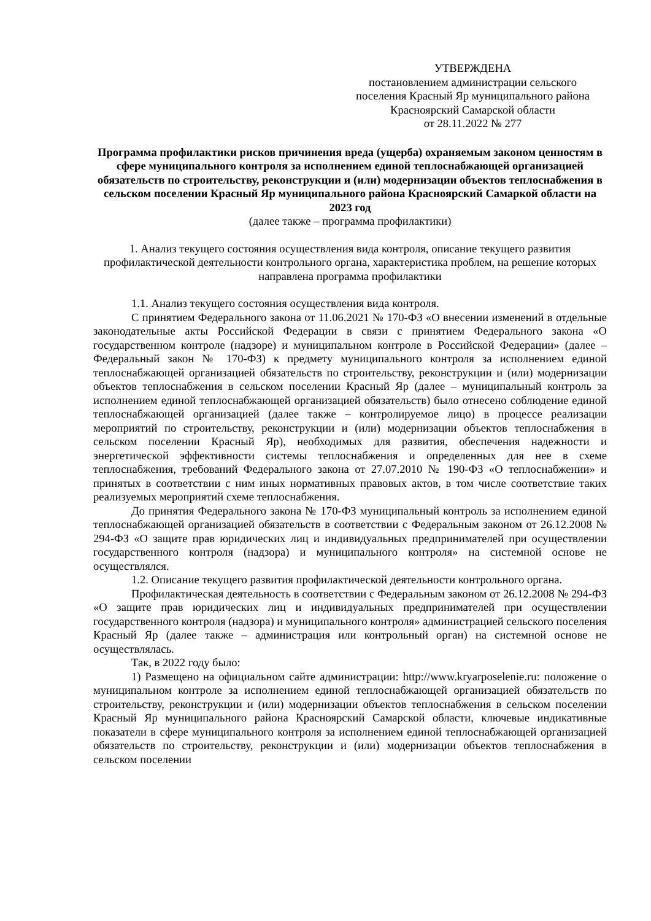УТВЕРЖДЕНА
постановлением администрации сельского
поселения Красный Яр муниципального района
Красноярский Самарской области
от 28.11.2022 № 277
Программа профилактики рисков причинения вреда (ущерба) охраняемым законом ценностям в сфере муниципального контроля за исполнением единой теплоснабжающей организацией обязательств по строительству, реконструкции и (или) модернизации объектов теплоснабжения в сельском поселении Красный Яр муниципального района Красноярский Самаркой области на 2023 год
(далее также – программа профилактики)
1. Анализ текущего состояния осуществления вида контроля, описание текущего развития профилактической деятельности контрольного органа, характеристика проблем, на решение которых направлена программа профилактики
1.1. Анализ текущего состояния осуществления вида контроля.
С принятием Федерального закона от 11.06.2021 № 170-ФЗ «О внесении изменений в отдельные законодательные акты Российской Федерации в связи с принятием Федерального закона «О государственном контроле (надзоре) и муниципальном контроле в Российской Федерации» (далее – Федеральный закон № 170-ФЗ) к предмету муниципального контроля за исполнением единой теплоснабжающей организацией обязательств по строительству, реконструкции и (или) модернизации объектов теплоснабжения в сельском поселении Красный Яр (далее – муниципальный контроль за исполнением единой теплоснабжающей организацией обязательств) было отнесено соблюдение единой теплоснабжающей организацией (далее также – контролируемое лицо) в процессе реализации мероприятий по строительству, реконструкции и (или) модернизации объектов теплоснабжения в сельском поселении Красный Яр), необходимых для развития, обеспечения надежности и энергетической эффективности системы теплоснабжения и определенных для нее в схеме теплоснабжения, требований Федерального закона от 27.07.2010 № 190-ФЗ «О теплоснабжении» и принятых в соответствии с ним иных нормативных правовых актов, в том числе соответствие таких реализуемых мероприятий схеме теплоснабжения.
До принятия Федерального закона № 170-ФЗ муниципальный контроль за исполнением единой теплоснабжающей организацией обязательств в соответствии с Федеральным законом от 26.12.2008 № 294-ФЗ «О защите прав юридических лиц и индивидуальных предпринимателей при осуществлении государственного контроля (надзора) и муниципального контроля» на системной основе не осуществлялся.
1.2. Описание текущего развития профилактической деятельности контрольного органа.
Профилактическая деятельность в соответствии с Федеральным законом от 26.12.2008 № 294-ФЗ «О защите прав юридических лиц и индивидуальных предпринимателей при осуществлении государственного контроля (надзора) и муниципального контроля» администрацией сельского поселения Красный Яр (далее также – администрация или контрольный орган) на системной основе не осуществлялась.
Так, в 2022 году было:
1) Размещено на официальном сайте администрации: http://www.kryarposelenie.ru: положение о муниципальном контроле за исполнением единой теплоснабжающей организацией обязательств по строительству, реконструкции и (или) модернизации объектов теплоснабжения в сельском поселении Красный Яр муниципального района Красноярский Самарской области, ключевые индикативные показатели в сфере муниципального контроля за исполнением единой теплоснабжающей организацией обязательств по строительству, реконструкции и (или) модернизации объектов теплоснабжения в сельском поселении